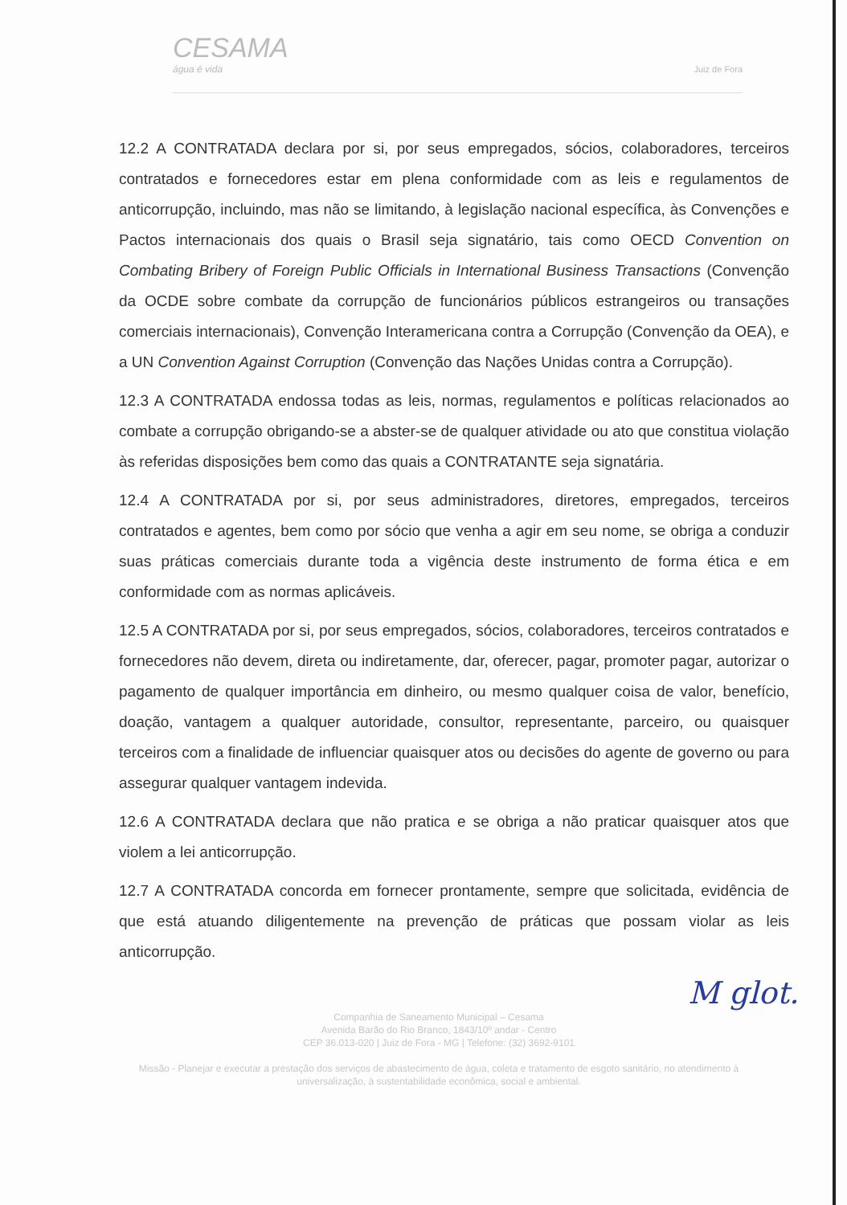CESAMA
água é vida
Juiz de Fora
12.2 A CONTRATADA declara por si, por seus empregados, sócios, colaboradores, terceiros contratados e fornecedores estar em plena conformidade com as leis e regulamentos de anticorrupção, incluindo, mas não se limitando, à legislação nacional específica, às Convenções e Pactos internacionais dos quais o Brasil seja signatário, tais como OECD Convention on Combating Bribery of Foreign Public Officials in International Business Transactions (Convenção da OCDE sobre combate da corrupção de funcionários públicos estrangeiros ou transações comerciais internacionais), Convenção Interamericana contra a Corrupção (Convenção da OEA), e a UN Convention Against Corruption (Convenção das Nações Unidas contra a Corrupção).
12.3 A CONTRATADA endossa todas as leis, normas, regulamentos e políticas relacionados ao combate a corrupção obrigando-se a abster-se de qualquer atividade ou ato que constitua violação às referidas disposições bem como das quais a CONTRATANTE seja signatária.
12.4 A CONTRATADA por si, por seus administradores, diretores, empregados, terceiros contratados e agentes, bem como por sócio que venha a agir em seu nome, se obriga a conduzir suas práticas comerciais durante toda a vigência deste instrumento de forma ética e em conformidade com as normas aplicáveis.
12.5 A CONTRATADA por si, por seus empregados, sócios, colaboradores, terceiros contratados e fornecedores não devem, direta ou indiretamente, dar, oferecer, pagar, promoter pagar, autorizar o pagamento de qualquer importância em dinheiro, ou mesmo qualquer coisa de valor, benefício, doação, vantagem a qualquer autoridade, consultor, representante, parceiro, ou quaisquer terceiros com a finalidade de influenciar quaisquer atos ou decisões do agente de governo ou para assegurar qualquer vantagem indevida.
12.6 A CONTRATADA declara que não pratica e se obriga a não praticar quaisquer atos que violem a lei anticorrupção.
12.7 A CONTRATADA concorda em fornecer prontamente, sempre que solicitada, evidência de que está atuando diligentemente na prevenção de práticas que possam violar as leis anticorrupção.
M glot.
Companhia de Saneamento Municipal – Cesama
Avenida Barão do Rio Branco, 1843/10º andar - Centro
CEP 36.013-020 | Juiz de Fora - MG | Telefone: (32) 3692-9101
Missão - Planejar e executar a prestação dos serviços de abastecimento de água, coleta e tratamento de esgoto sanitário, no atendimento à universalização, à sustentabilidade econômica, social e ambiental.